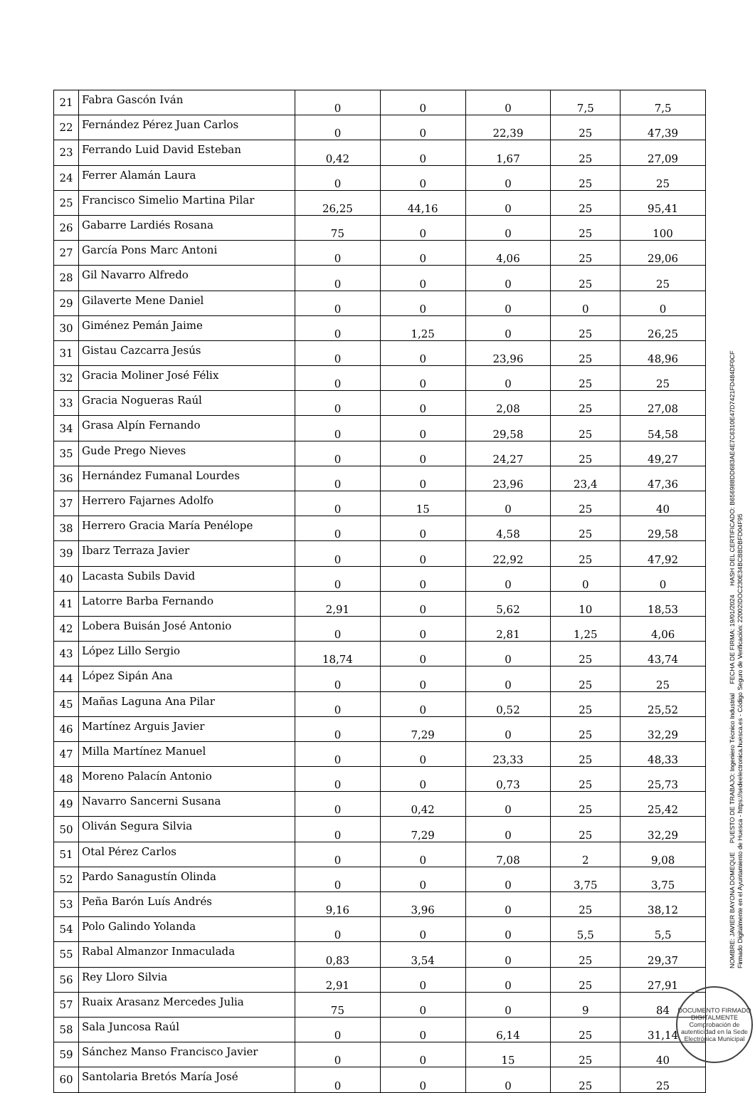| 21 | Fabra Gascón Iván | 0 | 0 | 0 | 7,5 | 7,5 |
| 22 | Fernández Pérez Juan Carlos | 0 | 0 | 22,39 | 25 | 47,39 |
| 23 | Ferrando Luid David Esteban | 0,42 | 0 | 1,67 | 25 | 27,09 |
| 24 | Ferrer Alamán Laura | 0 | 0 | 0 | 25 | 25 |
| 25 | Francisco Simelio Martina Pilar | 26,25 | 44,16 | 0 | 25 | 95,41 |
| 26 | Gabarre Lardiés Rosana | 75 | 0 | 0 | 25 | 100 |
| 27 | García Pons Marc Antoni | 0 | 0 | 4,06 | 25 | 29,06 |
| 28 | Gil Navarro Alfredo | 0 | 0 | 0 | 25 | 25 |
| 29 | Gilaverte Mene Daniel | 0 | 0 | 0 | 0 | 0 |
| 30 | Giménez Pemán Jaime | 0 | 1,25 | 0 | 25 | 26,25 |
| 31 | Gistau Cazcarra Jesús | 0 | 0 | 23,96 | 25 | 48,96 |
| 32 | Gracia Moliner José Félix | 0 | 0 | 0 | 25 | 25 |
| 33 | Gracia Nogueras Raúl | 0 | 0 | 2,08 | 25 | 27,08 |
| 34 | Grasa Alpín Fernando | 0 | 0 | 29,58 | 25 | 54,58 |
| 35 | Gude Prego Nieves | 0 | 0 | 24,27 | 25 | 49,27 |
| 36 | Hernández Fumanal Lourdes | 0 | 0 | 23,96 | 23,4 | 47,36 |
| 37 | Herrero Fajarnes Adolfo | 0 | 15 | 0 | 25 | 40 |
| 38 | Herrero Gracia María Penélope | 0 | 0 | 4,58 | 25 | 29,58 |
| 39 | Ibarz Terraza Javier | 0 | 0 | 22,92 | 25 | 47,92 |
| 40 | Lacasta Subils David | 0 | 0 | 0 | 0 | 0 |
| 41 | Latorre Barba Fernando | 2,91 | 0 | 5,62 | 10 | 18,53 |
| 42 | Lobera Buisán José Antonio | 0 | 0 | 2,81 | 1,25 | 4,06 |
| 43 | López Lillo Sergio | 18,74 | 0 | 0 | 25 | 43,74 |
| 44 | López Sipán Ana | 0 | 0 | 0 | 25 | 25 |
| 45 | Mañas Laguna Ana Pilar | 0 | 0 | 0,52 | 25 | 25,52 |
| 46 | Martínez Arguis Javier | 0 | 7,29 | 0 | 25 | 32,29 |
| 47 | Milla Martínez Manuel | 0 | 0 | 23,33 | 25 | 48,33 |
| 48 | Moreno Palacín Antonio | 0 | 0 | 0,73 | 25 | 25,73 |
| 49 | Navarro Sancerni Susana | 0 | 0,42 | 0 | 25 | 25,42 |
| 50 | Oliván Segura Silvia | 0 | 7,29 | 0 | 25 | 32,29 |
| 51 | Otal Pérez Carlos | 0 | 0 | 7,08 | 2 | 9,08 |
| 52 | Pardo Sanagustín Olinda | 0 | 0 | 0 | 3,75 | 3,75 |
| 53 | Peña Barón Luís Andrés | 9,16 | 3,96 | 0 | 25 | 38,12 |
| 54 | Polo Galindo Yolanda | 0 | 0 | 0 | 5,5 | 5,5 |
| 55 | Rabal Almanzor Inmaculada | 0,83 | 3,54 | 0 | 25 | 29,37 |
| 56 | Rey Lloro Silvia | 2,91 | 0 | 0 | 25 | 27,91 |
| 57 | Ruaix Arasanz Mercedes Julia | 75 | 0 | 0 | 9 | 84 |
| 58 | Sala Juncosa Raúl | 0 | 0 | 6,14 | 25 | 31,14 |
| 59 | Sánchez Manso Francisco Javier | 0 | 0 | 15 | 25 | 40 |
| 60 | Santolaria Bretós María José | 0 | 0 | 0 | 25 | 25 |
NOMBRE: JAVIER BAYONA DOMEQUE PUESTO DE TRABAJO: Ingeniero Técnico Industrial FECHA DE FIRMA: 19/01/2024 HASH DEL CERTIFICADO: B656988DD683AE4E7C6310E47D7421FD484DF0CF
Firmado Digitalmente en el Ayuntamiento de Huesca - https://sedeelectronica.huesca.es - Código Seguro de Verificación: 22002IDOC230E34BCBBDBFD04F95
DOCUMENTO FIRMADO DIGITALMENTE
Comprobación de autenticidad en la Sede Electrónica Municipal